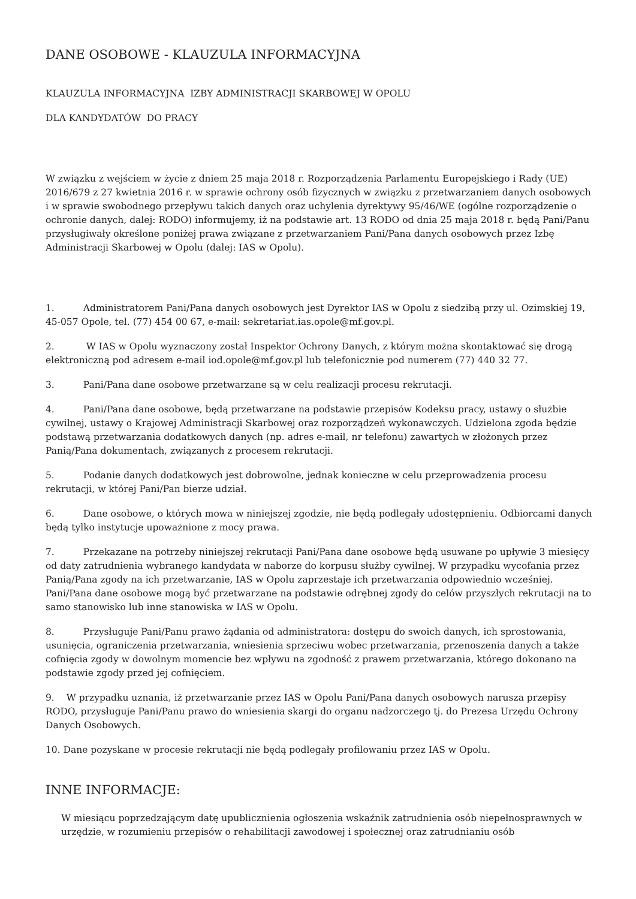DANE OSOBOWE - KLAUZULA INFORMACYJNA
KLAUZULA INFORMACYJNA IZBY ADMINISTRACJI SKARBOWEJ W OPOLU
DLA KANDYDATÓW DO PRACY
W związku z wejściem w życie z dniem 25 maja 2018 r. Rozporządzenia Parlamentu Europejskiego i Rady (UE) 2016/679 z 27 kwietnia 2016 r. w sprawie ochrony osób fizycznych w związku z przetwarzaniem danych osobowych i w sprawie swobodnego przepływu takich danych oraz uchylenia dyrektywy 95/46/WE (ogólne rozporządzenie o ochronie danych, dalej: RODO) informujemy, iż na podstawie art. 13 RODO od dnia 25 maja 2018 r. będą Pani/Panu przysługiwały określone poniżej prawa związane z przetwarzaniem Pani/Pana danych osobowych przez Izbę Administracji Skarbowej w Opolu (dalej: IAS w Opolu).
1. Administratorem Pani/Pana danych osobowych jest Dyrektor IAS w Opolu z siedzibą przy ul. Ozimskiej 19, 45-057 Opole, tel. (77) 454 00 67, e-mail: sekretariat.ias.opole@mf.gov.pl.
2. W IAS w Opolu wyznaczony został Inspektor Ochrony Danych, z którym można skontaktować się drogą elektroniczną pod adresem e-mail iod.opole@mf.gov.pl lub telefonicznie pod numerem (77) 440 32 77.
3. Pani/Pana dane osobowe przetwarzane są w celu realizacji procesu rekrutacji.
4. Pani/Pana dane osobowe, będą przetwarzane na podstawie przepisów Kodeksu pracy, ustawy o służbie cywilnej, ustawy o Krajowej Administracji Skarbowej oraz rozporządzeń wykonawczych. Udzielona zgoda będzie podstawą przetwarzania dodatkowych danych (np. adres e-mail, nr telefonu) zawartych w złożonych przez Panią/Pana dokumentach, związanych z procesem rekrutacji.
5. Podanie danych dodatkowych jest dobrowolne, jednak konieczne w celu przeprowadzenia procesu rekrutacji, w której Pani/Pan bierze udział.
6. Dane osobowe, o których mowa w niniejszej zgodzie, nie będą podlegały udostępnieniu. Odbiorcami danych będą tylko instytucje upoważnione z mocy prawa.
7. Przekazane na potrzeby niniejszej rekrutacji Pani/Pana dane osobowe będą usuwane po upływie 3 miesięcy od daty zatrudnienia wybranego kandydata w naborze do korpusu służby cywilnej. W przypadku wycofania przez Panią/Pana zgody na ich przetwarzanie, IAS w Opolu zaprzestaje ich przetwarzania odpowiednio wcześniej. Pani/Pana dane osobowe mogą być przetwarzane na podstawie odrębnej zgody do celów przyszłych rekrutacji na to samo stanowisko lub inne stanowiska w IAS w Opolu.
8. Przysługuje Pani/Panu prawo żądania od administratora: dostępu do swoich danych, ich sprostowania, usunięcia, ograniczenia przetwarzania, wniesienia sprzeciwu wobec przetwarzania, przenoszenia danych a także cofnięcia zgody w dowolnym momencie bez wpływu na zgodność z prawem przetwarzania, którego dokonano na podstawie zgody przed jej cofnięciem.
9. W przypadku uznania, iż przetwarzanie przez IAS w Opolu Pani/Pana danych osobowych narusza przepisy RODO, przysługuje Pani/Panu prawo do wniesienia skargi do organu nadzorczego tj. do Prezesa Urzędu Ochrony Danych Osobowych.
10. Dane pozyskane w procesie rekrutacji nie będą podlegały profilowaniu przez IAS w Opolu.
INNE INFORMACJE:
W miesiącu poprzedzającym datę upublicznienia ogłoszenia wskaźnik zatrudnienia osób niepełnosprawnych w urzędzie, w rozumieniu przepisów o rehabilitacji zawodowej i społecznej oraz zatrudnianiu osób